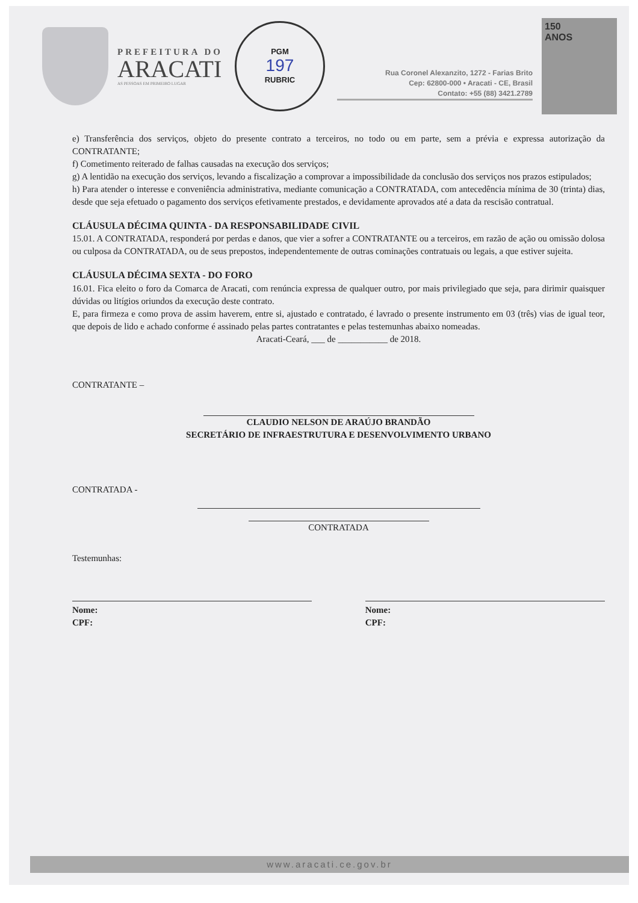PREFEITURA DO
ARACATI
AS PESSOAS EM PRIMEIRO LUGAR
PGM
197
RUBRIC
Rua Coronel Alexanzito, 1272 - Farias Brito
Cep: 62800-000 • Aracati - CE, Brasil
Contato: +55 (88) 3421.2789
150
ANOS
e) Transferência dos serviços, objeto do presente contrato a terceiros, no todo ou em parte, sem a prévia e expressa autorização da CONTRATANTE;
f) Cometimento reiterado de falhas causadas na execução dos serviços;
g) A lentidão na execução dos serviços, levando a fiscalização a comprovar a impossibilidade da conclusão dos serviços nos prazos estipulados;
h) Para atender o interesse e conveniência administrativa, mediante comunicação a CONTRATADA, com antecedência mínima de 30 (trinta) dias, desde que seja efetuado o pagamento dos serviços efetivamente prestados, e devidamente aprovados até a data da rescisão contratual.
CLÁUSULA DÉCIMA QUINTA - DA RESPONSABILIDADE CIVIL
15.01. A CONTRATADA, responderá por perdas e danos, que vier a sofrer a CONTRATANTE ou a terceiros, em razão de ação ou omissão dolosa ou culposa da CONTRATADA, ou de seus prepostos, independentemente de outras cominações contratuais ou legais, a que estiver sujeita.
CLÁUSULA DÉCIMA SEXTA - DO FORO
16.01. Fica eleito o foro da Comarca de Aracati, com renúncia expressa de qualquer outro, por mais privilegiado que seja, para dirimir quaisquer dúvidas ou litígios oriundos da execução deste contrato.
E, para firmeza e como prova de assim haverem, entre si, ajustado e contratado, é lavrado o presente instrumento em 03 (três) vias de igual teor, que depois de lido e achado conforme é assinado pelas partes contratantes e pelas testemunhas abaixo nomeadas.
Aracati-Ceará, ___ de ___________ de 2018.
CONTRATANTE –
CLAUDIO NELSON DE ARAÚJO BRANDÃO
SECRETÁRIO DE INFRAESTRUTURA E DESENVOLVIMENTO URBANO
CONTRATADA -
CONTRATADA
Testemunhas:
Nome:
CPF:
Nome:
CPF:
www.aracati.ce.gov.br